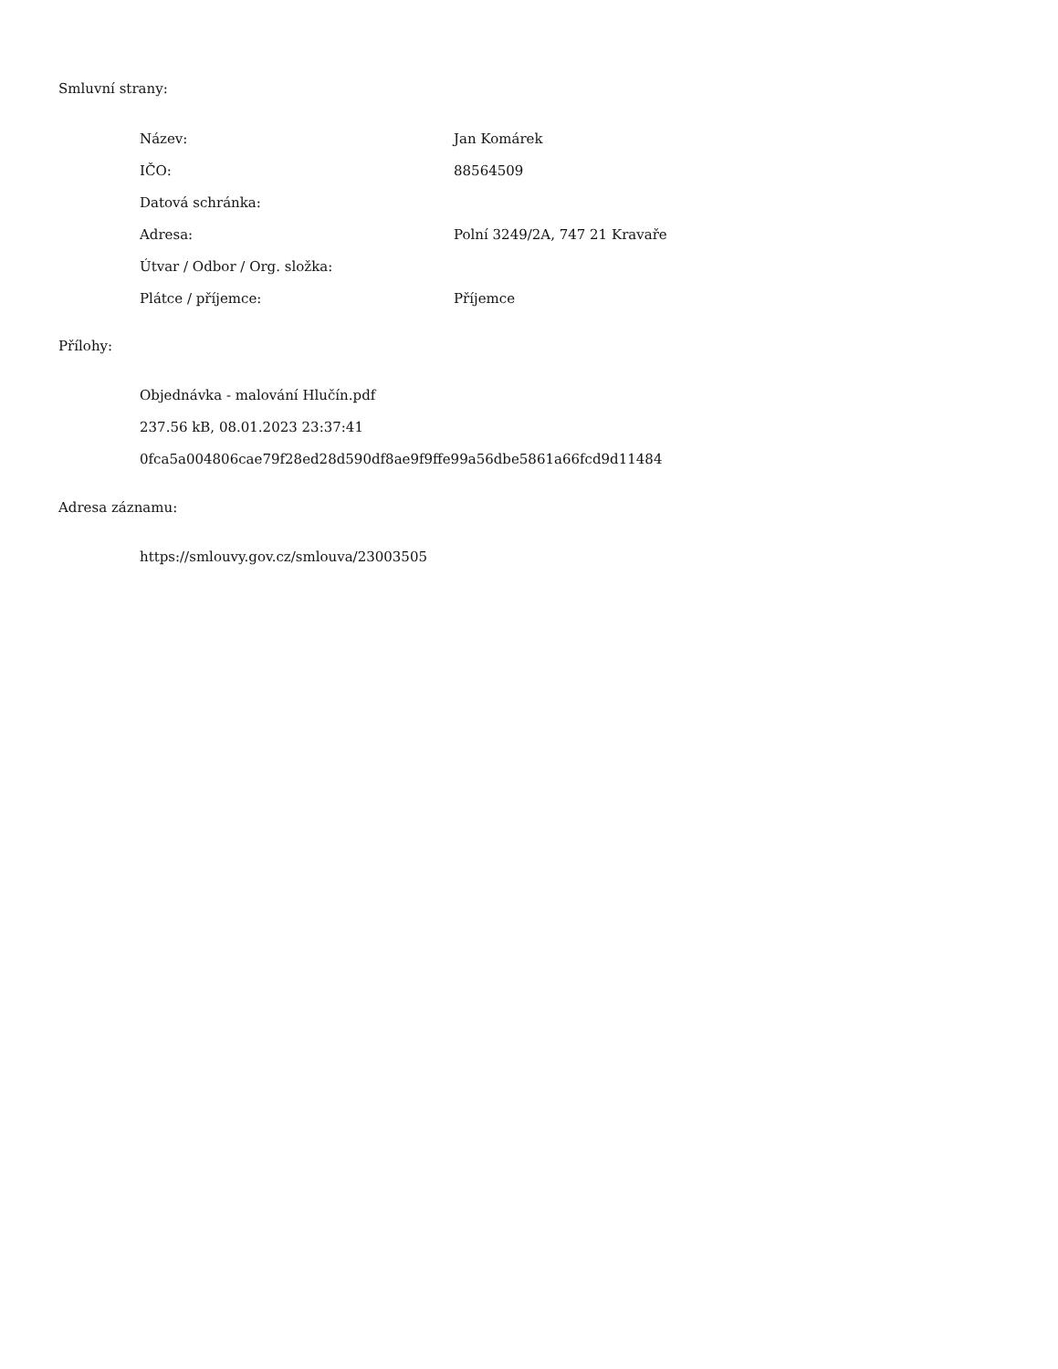Smluvní strany:
| Název: | Jan Komárek |
| IČO: | 88564509 |
| Datová schránka: | |
| Adresa: | Polní 3249/2A, 747 21 Kravaře |
| Útvar / Odbor / Org. složka: | |
| Plátce / příjemce: | Příjemce |
Přílohy:
Objednávka - malování Hlučín.pdf
237.56 kB, 08.01.2023 23:37:41
0fca5a004806cae79f28ed28d590df8ae9f9ffe99a56dbe5861a66fcd9d11484
Adresa záznamu:
https://smlouvy.gov.cz/smlouva/23003505